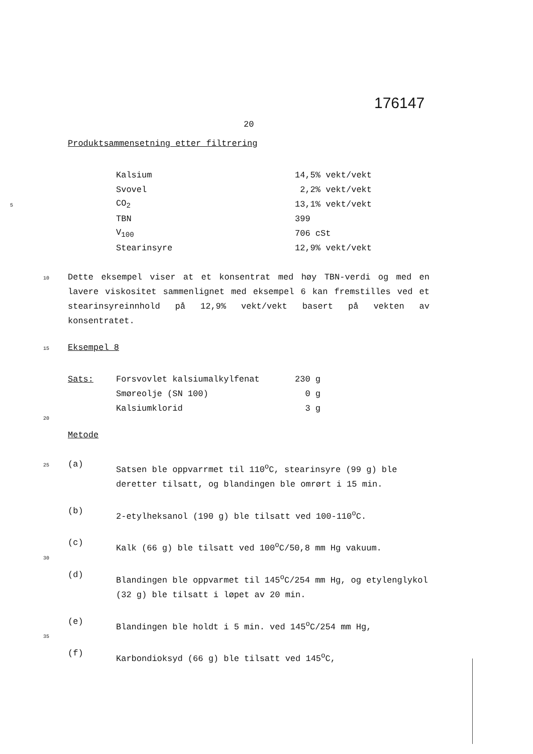176147
20
Produktsammensetning etter filtrering
| | Kalsium | 14,5% vekt/vekt |
| | Svovel | 2,2% vekt/vekt |
| 5 | CO<sub>2</sub> | 13,1% vekt/vekt |
| | TBN | 399 |
| | V<sub>100</sub> | 706 cSt |
| | Stearinsyre | 12,9% vekt/vekt |
10
Dette eksempel viser at et konsentrat med høy TBN-verdi og med en lavere viskositet sammenlignet med eksempel 6 kan fremstilles ved et stearinsyreinnhold på 12,9% vekt/vekt basert på vekten av konsentratet.
15
Eksempel 8
| Sats: | Forsvovlet kalsiumalkylfenat | 230 g |
| | Smøreolje (SN 100) | 0 g |
| | Kalsiumklorid | 3 g |
20
Metode
25
(a)
Satsen ble oppvarrmet til 110<sup>o</sup>C, stearinsyre (99 g) ble deretter tilsatt, og blandingen ble omrørt i 15 min.
(b)
2-etylheksanol (190 g) ble tilsatt ved 100-110<sup>o</sup>C.
(c)
Kalk (66 g) ble tilsatt ved 100<sup>o</sup>C/50,8 mm Hg vakuum.
30
(d)
Blandingen ble oppvarmet til 145<sup>o</sup>C/254 mm Hg, og etylenglykol (32 g) ble tilsatt i løpet av 20 min.
(e)
Blandingen ble holdt i 5 min. ved 145<sup>o</sup>C/254 mm Hg,
35
(f)
Karbondioksyd (66 g) ble tilsatt ved 145<sup>o</sup>C,